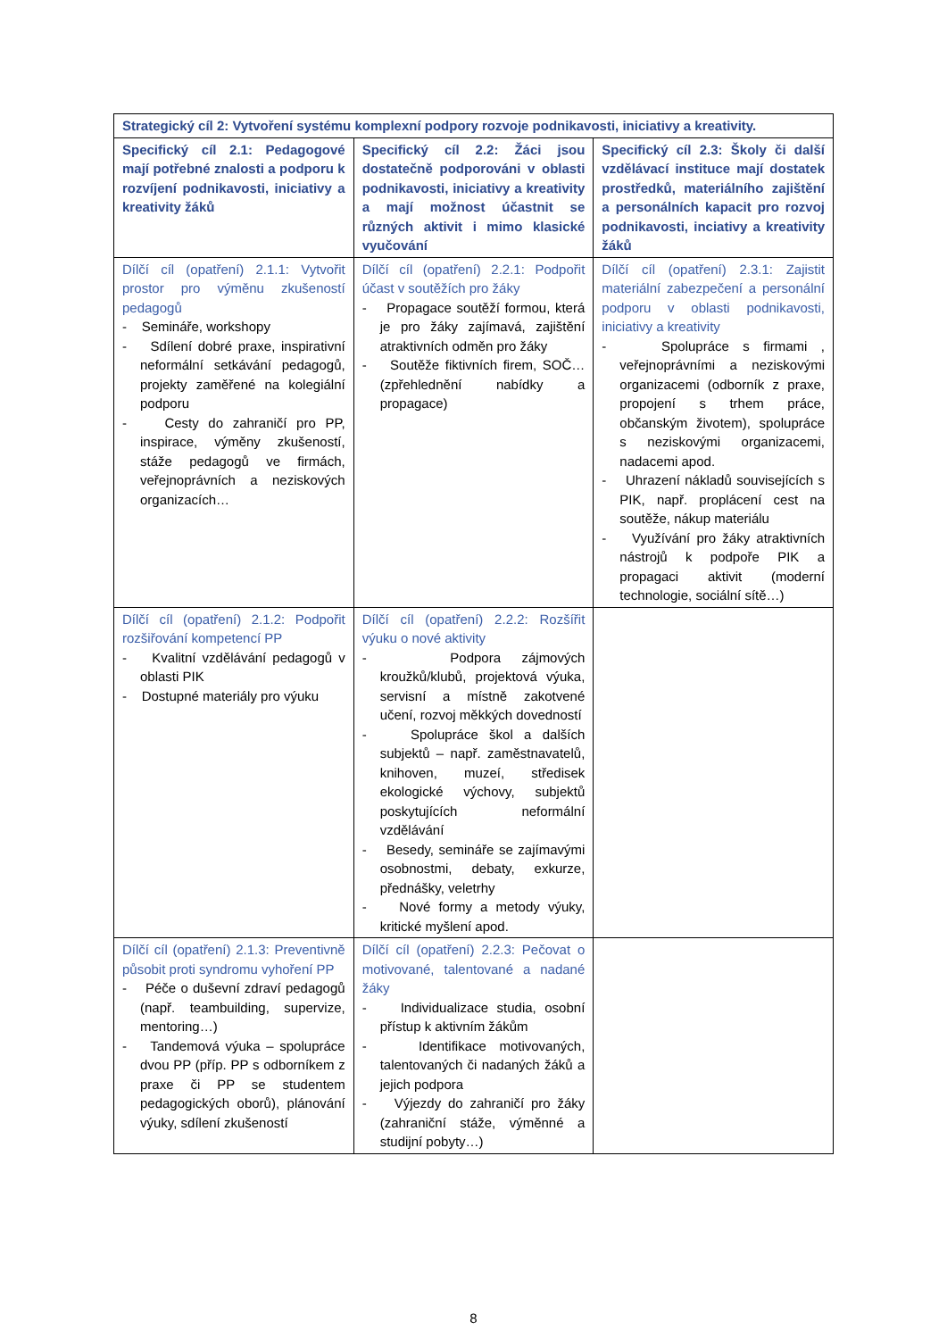| Strategický cíl 2: Vytvoření systému komplexní podpory rozvoje podnikavosti, iniciativy a kreativity. | | |
| --- | --- | --- |
| Specifický cíl 2.1: Pedagogové mají potřebné znalosti a podporu k rozvíjení podnikavosti, iniciativy a kreativity žáků | Specifický cíl 2.2: Žáci jsou dostatečně podporováni v oblasti podnikavosti, iniciativy a kreativity a mají možnost účastnit se různých aktivit i mimo klasické vyučování | Specifický cíl 2.3: Školy či další vzdělávací instituce mají dostatek prostředků, materiálního zajištění a personálních kapacit pro rozvoj podnikavosti, inciativy a kreativity žáků |
| Dílčí cíl (opatření) 2.1.1: Vytvořit prostor pro výměnu zkušeností pedagogů - Semináře, workshopy - Sdílení dobré praxe, inspirativní neformální setkávání pedagogů, projekty zaměřené na kolegiální podporu - Cesty do zahraničí pro PP, inspirace, výměny zkušeností, stáže pedagogů ve firmách, veřejnoprávních a neziskových organizacích… | Dílčí cíl (opatření) 2.2.1: Podpořit účast v soutěžích pro žáky - Propagace soutěží formou, která je pro žáky zajímavá, zajištění atraktivních odměn pro žáky - Soutěže fiktivních firem, SOČ… (zpřehlednění nabídky a propagace) | Dílčí cíl (opatření) 2.3.1: Zajistit materiální zabezpečení a personální podporu v oblasti podnikavosti, iniciativy a kreativity - Spolupráce s firmami , veřejnoprávními a neziskovými organizacemi (odborník z praxe, propojení s trhem práce, občanským životem), spolupráce s neziskovými organizacemi, nadacemi apod. - Uhrazení nákladů souvisejících s PIK, např. proplácení cest na soutěže, nákup materiálu - Využívání pro žáky atraktivních nástrojů k podpoře PIK a propagaci aktivit (moderní technologie, sociální sítě…) |
| Dílčí cíl (opatření) 2.1.2: Podpořit rozšiřování kompetencí PP - Kvalitní vzdělávání pedagogů v oblasti PIK - Dostupné materiály pro výuku | Dílčí cíl (opatření) 2.2.2: Rozšířit výuku o nové aktivity - Podpora zájmových kroužků/klubů, projektová výuka, servisní a místně zakotvené učení, rozvoj měkkých dovedností - Spolupráce škol a dalších subjektů – např. zaměstnavatelů, knihoven, muzeí, středisek ekologické výchovy, subjektů poskytujících neformální vzdělávání - Besedy, semináře se zajímavými osobnostmi, debaty, exkurze, přednášky, veletrhy - Nové formy a metody výuky, kritické myšlení apod. | |
| Dílčí cíl (opatření) 2.1.3: Preventivně působit proti syndromu vyhoření PP - Péče o duševní zdraví pedagogů (např. teambuilding, supervize, mentoring…) - Tandemová výuka – spolupráce dvou PP (příp. PP s odborníkem z praxe či PP se studentem pedagogických oborů), plánování výuky, sdílení zkušeností | Dílčí cíl (opatření) 2.2.3: Pečovat o motivované, talentované a nadané žáky - Individualizace studia, osobní přístup k aktivním žákům - Identifikace motivovaných, talentovaných či nadaných žáků a jejich podpora - Výjezdy do zahraničí pro žáky (zahraniční stáže, výměnné a studijní pobyty…) | |
8